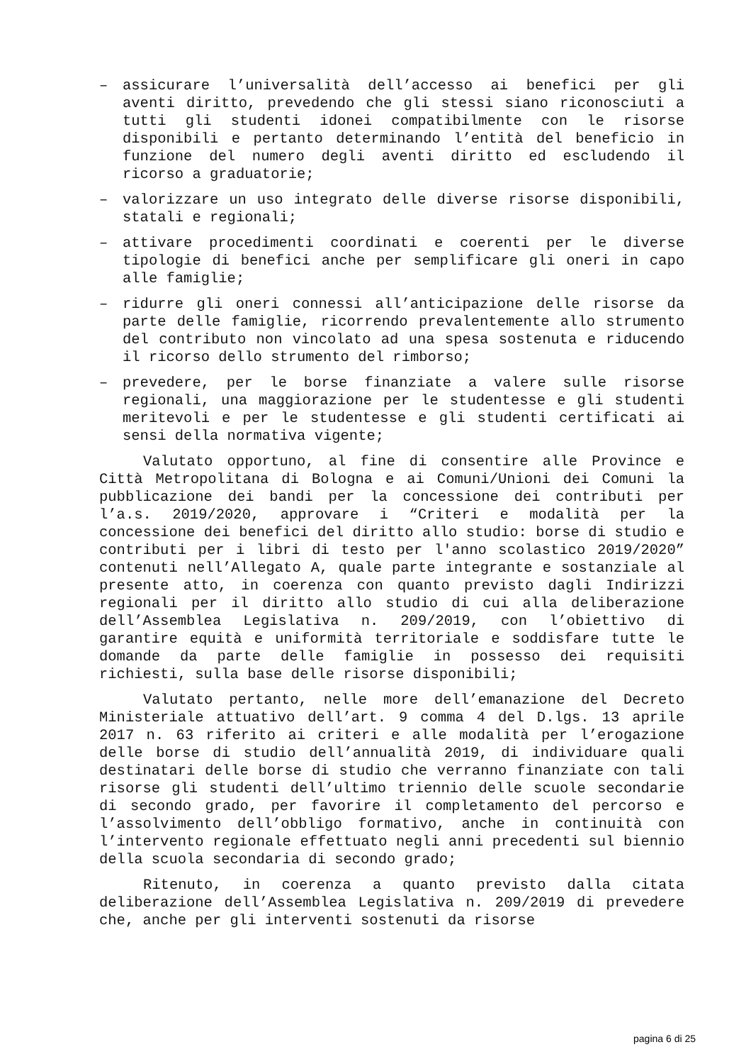– assicurare l’universalità dell’accesso ai benefici per gli aventi diritto, prevedendo che gli stessi siano riconosciuti a tutti gli studenti idonei compatibilmente con le risorse disponibili e pertanto determinando l’entità del beneficio in funzione del numero degli aventi diritto ed escludendo il ricorso a graduatorie;
– valorizzare un uso integrato delle diverse risorse disponibili, statali e regionali;
– attivare procedimenti coordinati e coerenti per le diverse tipologie di benefici anche per semplificare gli oneri in capo alle famiglie;
– ridurre gli oneri connessi all’anticipazione delle risorse da parte delle famiglie, ricorrendo prevalentemente allo strumento del contributo non vincolato ad una spesa sostenuta e riducendo il ricorso dello strumento del rimborso;
– prevedere, per le borse finanziate a valere sulle risorse regionali, una maggiorazione per le studentesse e gli studenti meritevoli e per le studentesse e gli studenti certificati ai sensi della normativa vigente;
Valutato opportuno, al fine di consentire alle Province e Città Metropolitana di Bologna e ai Comuni/Unioni dei Comuni la pubblicazione dei bandi per la concessione dei contributi per l’a.s. 2019/2020, approvare i “Criteri e modalità per la concessione dei benefici del diritto allo studio: borse di studio e contributi per i libri di testo per l'anno scolastico 2019/2020” contenuti nell’Allegato A, quale parte integrante e sostanziale al presente atto, in coerenza con quanto previsto dagli Indirizzi regionali per il diritto allo studio di cui alla deliberazione dell’Assemblea Legislativa n. 209/2019, con l’obiettivo di garantire equità e uniformità territoriale e soddisfare tutte le domande da parte delle famiglie in possesso dei requisiti richiesti, sulla base delle risorse disponibili;
Valutato pertanto, nelle more dell’emanazione del Decreto Ministeriale attuativo dell’art. 9 comma 4 del D.lgs. 13 aprile 2017 n. 63 riferito ai criteri e alle modalità per l’erogazione delle borse di studio dell’annualità 2019, di individuare quali destinatari delle borse di studio che verranno finanziate con tali risorse gli studenti dell’ultimo triennio delle scuole secondarie di secondo grado, per favorire il completamento del percorso e l’assolvimento dell’obbligo formativo, anche in continuità con l’intervento regionale effettuato negli anni precedenti sul biennio della scuola secondaria di secondo grado;
Ritenuto, in coerenza a quanto previsto dalla citata deliberazione dell’Assemblea Legislativa n. 209/2019 di prevedere che, anche per gli interventi sostenuti da risorse
pagina 6 di 25